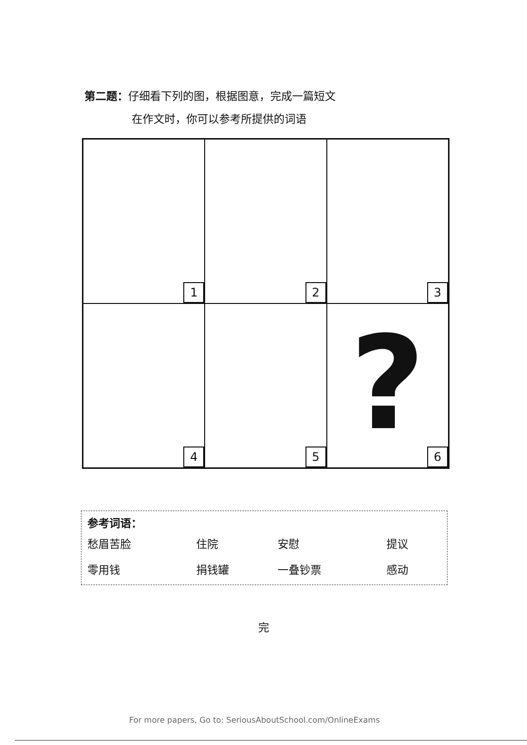第二题：仔细看下列的图，根据图意，完成一篇短文
在作文时，你可以参考所提供的词语
1
2
3
4
5
?
6
参考词语：
| 愁眉苦脸 | 住院 | 安慰 | 提议 |
| 零用钱 | 捐钱罐 | 一叠钞票 | 感动 |
完
For more papers, Go to: SeriousAboutSchool.com/OnlineExams